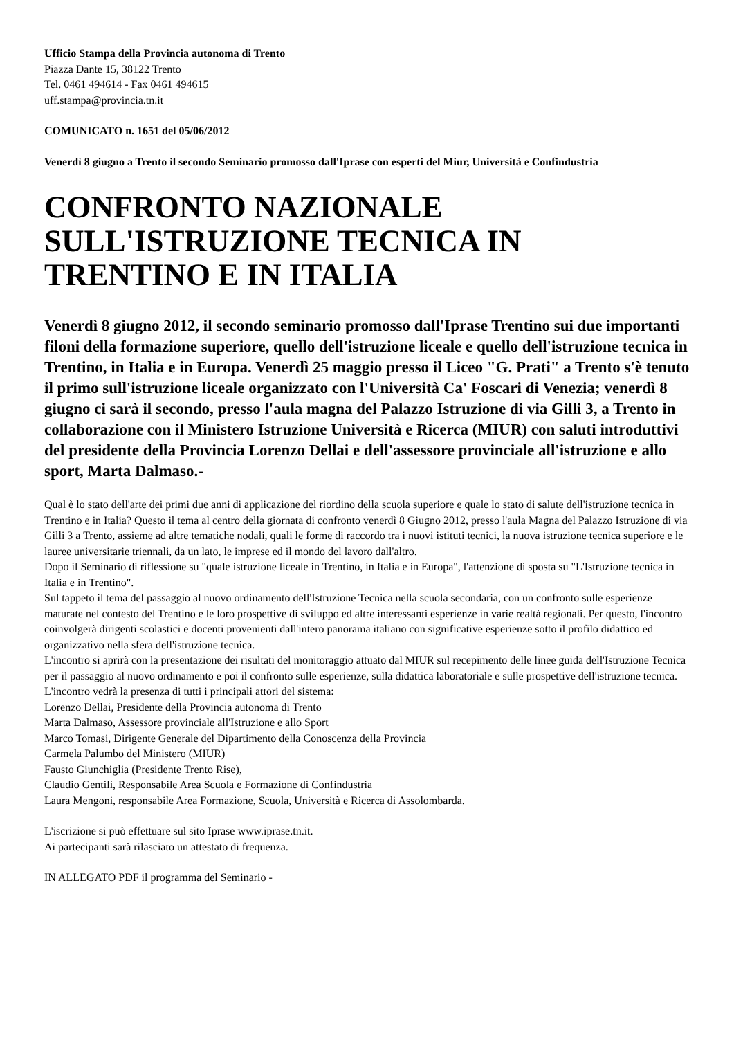Ufficio Stampa della Provincia autonoma di Trento
Piazza Dante 15, 38122 Trento
Tel. 0461 494614 - Fax 0461 494615
uff.stampa@provincia.tn.it
COMUNICATO n. 1651 del 05/06/2012
Venerdì 8 giugno a Trento il secondo Seminario promosso dall'Iprase con esperti del Miur, Università e Confindustria
CONFRONTO NAZIONALE SULL'ISTRUZIONE TECNICA IN TRENTINO E IN ITALIA
Venerdì 8 giugno 2012, il secondo seminario promosso dall'Iprase Trentino sui due importanti filoni della formazione superiore, quello dell'istruzione liceale e quello dell'istruzione tecnica in Trentino, in Italia e in Europa. Venerdì 25 maggio presso il Liceo "G. Prati" a Trento s'è tenuto il primo sull'istruzione liceale organizzato con l'Università Ca' Foscari di Venezia; venerdì 8 giugno ci sarà il secondo, presso l'aula magna del Palazzo Istruzione di via Gilli 3, a Trento in collaborazione con il Ministero Istruzione Università e Ricerca (MIUR) con saluti introduttivi del presidente della Provincia Lorenzo Dellai e dell'assessore provinciale all'istruzione e allo sport, Marta Dalmaso.-
Qual è lo stato dell'arte dei primi due anni di applicazione del riordino della scuola superiore e quale lo stato di salute dell'istruzione tecnica in Trentino e in Italia? Questo il tema al centro della giornata di confronto venerdì 8 Giugno 2012, presso l'aula Magna del Palazzo Istruzione di via Gilli 3 a Trento, assieme ad altre tematiche nodali, quali le forme di raccordo tra i nuovi istituti tecnici, la nuova istruzione tecnica superiore e le lauree universitarie triennali, da un lato, le imprese ed il mondo del lavoro dall'altro.
Dopo il Seminario di riflessione su "quale istruzione liceale in Trentino, in Italia e in Europa", l'attenzione di sposta su "L'Istruzione tecnica in Italia e in Trentino".
Sul tappeto il tema del passaggio al nuovo ordinamento dell'Istruzione Tecnica nella scuola secondaria, con un confronto sulle esperienze maturate nel contesto del Trentino e le loro prospettive di sviluppo ed altre interessanti esperienze in varie realtà regionali. Per questo, l'incontro coinvolgerà dirigenti scolastici e docenti provenienti dall'intero panorama italiano con significative esperienze sotto il profilo didattico ed organizzativo nella sfera dell'istruzione tecnica.
L'incontro si aprirà con la presentazione dei risultati del monitoraggio attuato dal MIUR sul recepimento delle linee guida dell'Istruzione Tecnica per il passaggio al nuovo ordinamento e poi il confronto sulle esperienze, sulla didattica laboratoriale e sulle prospettive dell'istruzione tecnica.
L'incontro vedrà la presenza di tutti i principali attori del sistema:
Lorenzo Dellai, Presidente della Provincia autonoma di Trento
Marta Dalmaso, Assessore provinciale all'Istruzione e allo Sport
Marco Tomasi, Dirigente Generale del Dipartimento della Conoscenza della Provincia
Carmela Palumbo del Ministero (MIUR)
Fausto Giunchiglia (Presidente Trento Rise),
Claudio Gentili, Responsabile Area Scuola e Formazione di Confindustria
Laura Mengoni, responsabile Area Formazione, Scuola, Università e Ricerca di Assolombarda.
L'iscrizione si può effettuare sul sito Iprase www.iprase.tn.it.
Ai partecipanti sarà rilasciato un attestato di frequenza.
IN ALLEGATO PDF il programma del Seminario -